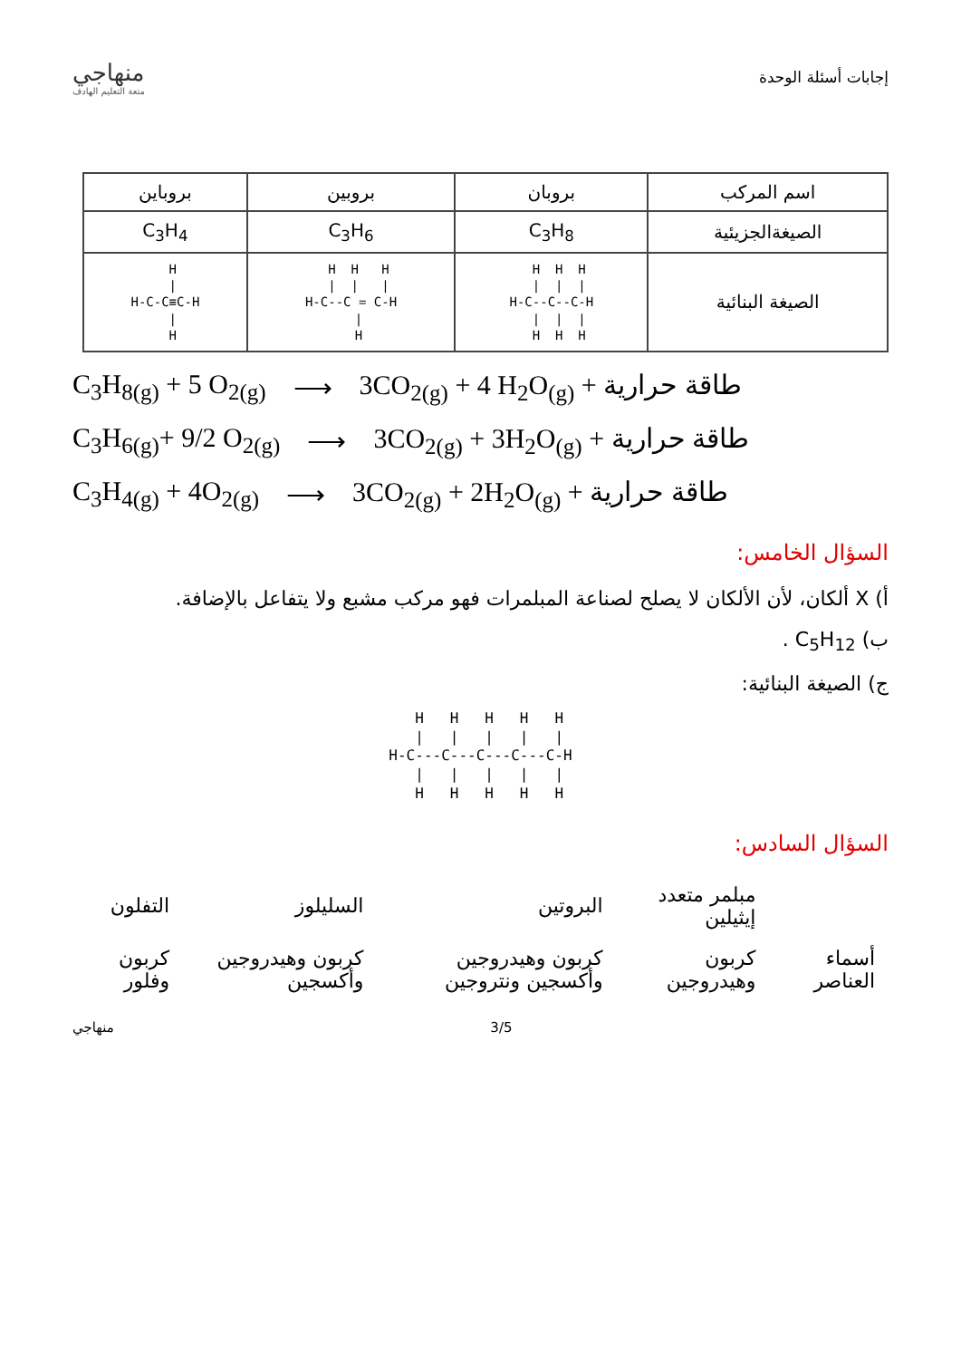إجابات أسئلة الوحدة
منهاجي
متعة التعليم الهادف
| اسم المركب | بروبان | بروبين | بروباين |
| الصيغةالجزيئية | C<sub>3</sub>H<sub>8</sub> | C<sub>3</sub>H<sub>6</sub> | C<sub>3</sub>H<sub>4</sub> |
| الصيغة البنائية | H H H / / / H-C--C--C-H / / / H H H | H H H / / / H-C--C = C-H / H | H / H-C-C≡C-H / H |
C<sub>3</sub>H<sub>8(g)</sub> + 5 O<sub>2(g)</sub> ⟶ 3CO<sub>2(g)</sub> + 4 H<sub>2</sub>O<sub>(g)</sub> + طاقة حرارية
C<sub>3</sub>H<sub>6(g)</sub>+ 9/2 O<sub>2(g)</sub> ⟶ 3CO<sub>2(g)</sub> + 3H<sub>2</sub>O<sub>(g)</sub> + طاقة حرارية
C<sub>3</sub>H<sub>4(g)</sub> + 4O<sub>2(g)</sub> ⟶ 3CO<sub>2(g)</sub> + 2H<sub>2</sub>O<sub>(g)</sub> + طاقة حرارية
السؤال الخامس:
أ) X ألكان، لأن الألكان لا يصلح لصناعة المبلمرات فهو مركب مشبع ولا يتفاعل بالإضافة.
ب) C<sub>5</sub>H<sub>12</sub> .
ج) الصيغة البنائية:
  H   H   H   H   H
  |   |   |   |   |
H-C---C---C---C---C-H
  |   |   |   |   |
  H   H   H   H   H
السؤال السادس:
| | مبلمر متعدد إيثيلين | البروتين | السليلوز | التفلون |
| أسماء العناصر | كربون وهيدروجين | كربون وهيدروجين وأكسجين ونتروجين | كربون وهيدروجين وأكسجين | كربون وفلور |
3/5 منهاجي